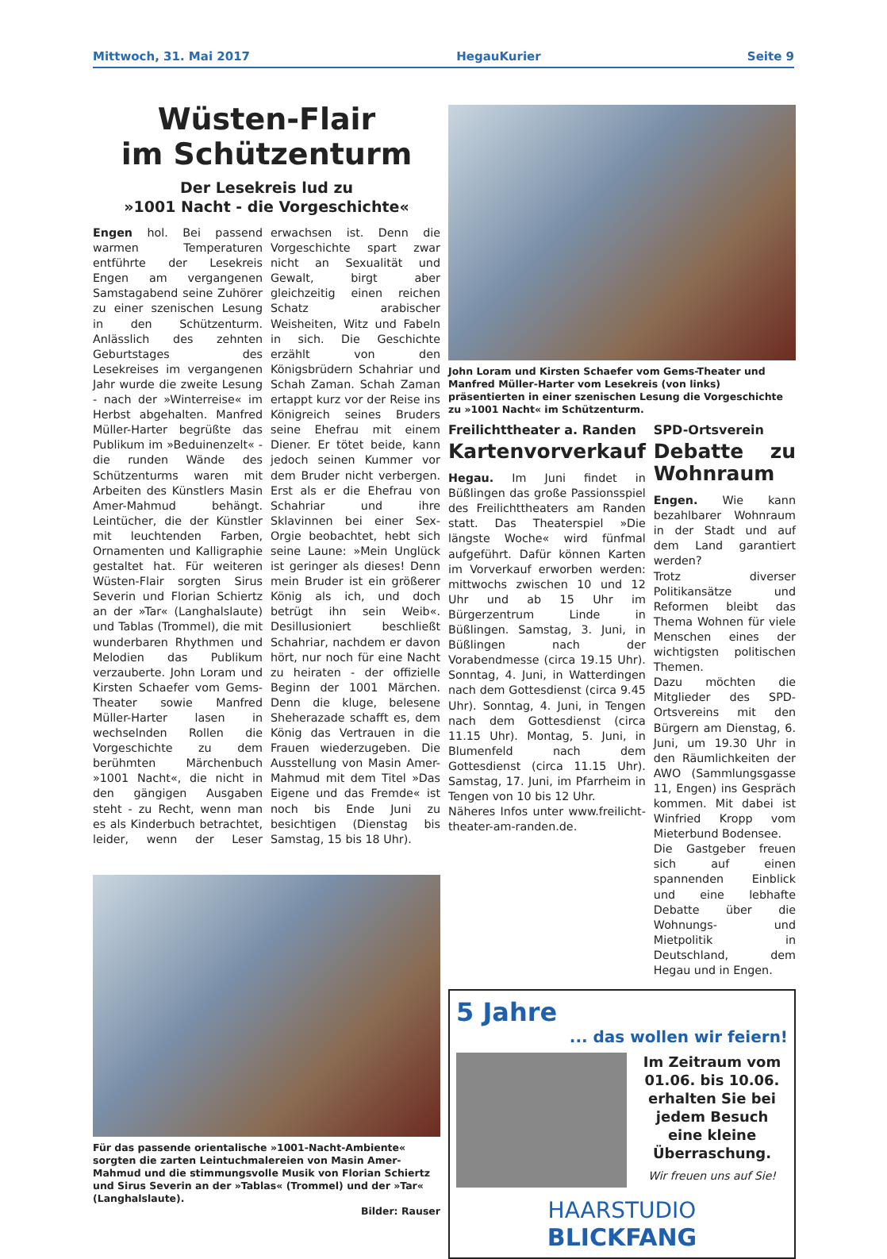Mittwoch, 31. Mai 2017 HegauKurier Seite 9
Wüsten-Flair
im Schützenturm
Der Lesekreis lud zu
»1001 Nacht - die Vorgeschichte«
Engen hol. Bei passend warmen Temperaturen entführte der Lesekreis Engen am vergangenen Samstagabend seine Zuhörer zu einer szenischen Lesung in den Schützenturm. Anlässlich des zehnten Geburtstages des Lesekreises im vergangenen Jahr wurde die zweite Lesung - nach der »Winterreise« im Herbst abgehalten. Manfred Müller-Harter begrüßte das Publikum im »Beduinenzelt« - die runden Wände des Schützenturms waren mit Arbeiten des Künstlers Masin Amer-Mahmud behängt. Leintücher, die der Künstler mit leuchtenden Farben, Ornamenten und Kalligraphie gestaltet hat. Für weiteren Wüsten-Flair sorgten Sirus Severin und Florian Schiertz an der »Tar« (Langhalslaute) und Tablas (Trommel), die mit wunderbaren Rhythmen und Melodien das Publikum verzauberte. John Loram und Kirsten Schaefer vom Gems-Theater sowie Manfred Müller-Harter lasen in wechselnden Rollen die Vorgeschichte zu dem berühmten Märchenbuch »1001 Nacht«, die nicht in den gängigen Ausgaben steht - zu Recht, wenn man es als Kinderbuch betrachtet, leider, wenn der Leser erwachsen ist. Denn die Vorgeschichte spart zwar nicht an Sexualität und Gewalt, birgt aber gleichzeitig einen reichen Schatz arabischer Weisheiten, Witz und Fabeln in sich. Die Geschichte erzählt von den Königsbrüdern Schahriar und Schah Zaman. Schah Zaman ertappt kurz vor der Reise ins Königreich seines Bruders seine Ehefrau mit einem Diener. Er tötet beide, kann jedoch seinen Kummer vor dem Bruder nicht verbergen. Erst als er die Ehefrau von Schahriar und ihre Sklavinnen bei einer Sex-Orgie beobachtet, hebt sich seine Laune: »Mein Unglück ist geringer als dieses! Denn mein Bruder ist ein größerer König als ich, und doch betrügt ihn sein Weib«. Desillusioniert beschließt Schahriar, nachdem er davon hört, nur noch für eine Nacht zu heiraten - der offizielle Beginn der 1001 Märchen. Denn die kluge, belesene Sheherazade schafft es, dem König das Vertrauen in die Frauen wiederzugeben. Die Ausstellung von Masin Amer-Mahmud mit dem Titel »Das Eigene und das Fremde« ist noch bis Ende Juni zu besichtigen (Dienstag bis Samstag, 15 bis 18 Uhr).
Für das passende orientalische »1001-Nacht-Ambiente« sorgten die zarten Leintuchmalereien von Masin Amer-Mahmud und die stimmungsvolle Musik von Florian Schiertz und Sirus Severin an der »Tablas« (Trommel) und der »Tar« (Langhalslaute).
Bilder: Rauser
John Loram und Kirsten Schaefer vom Gems-Theater und Manfred Müller-Harter vom Lesekreis (von links) präsentierten in einer szenischen Lesung die Vorgeschichte zu »1001 Nacht« im Schützenturm.
Freilichttheater a. Randen
Kartenvorverkauf
Hegau. Im Juni findet in Büßlingen das große Passionsspiel des Freilichttheaters am Randen statt. Das Theaterspiel »Die längste Woche« wird fünfmal aufgeführt. Dafür können Karten im Vorverkauf erworben werden: mittwochs zwischen 10 und 12 Uhr und ab 15 Uhr im Bürgerzentrum Linde in Büßlingen. Samstag, 3. Juni, in Büßlingen nach der Vorabendmesse (circa 19.15 Uhr). Sonntag, 4. Juni, in Watterdingen nach dem Gottesdienst (circa 9.45 Uhr). Sonntag, 4. Juni, in Tengen nach dem Gottesdienst (circa 11.15 Uhr). Montag, 5. Juni, in Blumenfeld nach dem Gottesdienst (circa 11.15 Uhr). Samstag, 17. Juni, im Pfarrheim in Tengen von 10 bis 12 Uhr.
Näheres Infos unter www.freilicht-theater-am-randen.de.
SPD-Ortsverein
Debatte zu Wohnraum
Engen. Wie kann bezahlbarer Wohnraum in der Stadt und auf dem Land garantiert werden?
Trotz diverser Politikansätze und Reformen bleibt das Thema Wohnen für viele Menschen eines der wichtigsten politischen Themen.
Dazu möchten die Mitglieder des SPD-Ortsvereins mit den Bürgern am Dienstag, 6. Juni, um 19.30 Uhr in den Räumlichkeiten der AWO (Sammlungsgasse 11, Engen) ins Gespräch kommen. Mit dabei ist Winfried Kropp vom Mieterbund Bodensee.
Die Gastgeber freuen sich auf einen spannenden Einblick und eine lebhafte Debatte über die Wohnungs- und Mietpolitik in Deutschland, dem Hegau und in Engen.
5 Jahre
... das wollen wir feiern!
Im Zeitraum vom 01.06. bis 10.06. erhalten Sie bei jedem Besuch eine kleine Überraschung.
Wir freuen uns auf Sie!
HAARSTUDIO
BLICKFANG